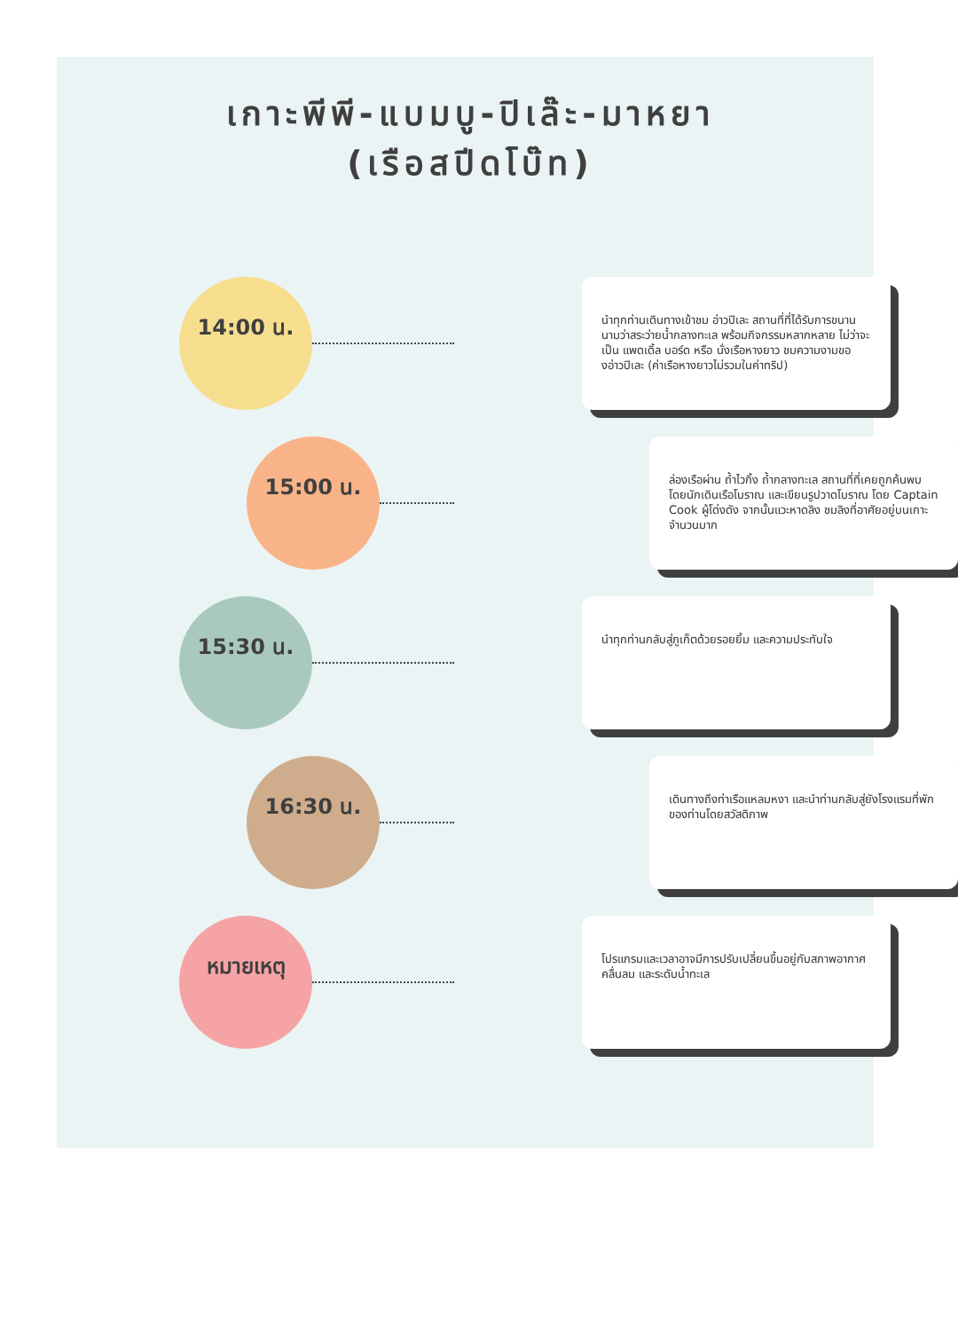เกาะพีพี-แบมบู-ปิเล๊ะ-มาหยา
(เรือสปีดโบ๊ท)
14:00 น.
นำทุกท่านเดินทางเข้าชม อ่าวปิเละ สถานที่ที่ได้รับการขนานนามว่าสระว่ายน้ำกลางทะเล พร้อมกิจกรรมหลากหลาย ไม่ว่าจะเป็น แพดเดิ้ล บอร์ด หรือ นั่งเรือหางยาว ชมความงามของอ่าวปิเละ (ค่าเรือหางยาวไม่รวมในค่าทริป)
15:00 น.
ล่องเรือผ่าน ถ้ำไวกิ้ง ถ้ำกลางทะเล สถานที่ที่เคยถูกค้นพบ โดยนักเดินเรือโบราณ และเขียนรูปวาดโบราณ โดย Captain Cook ผู้โด่งดัง จากนั้นแวะหาดลิง ชมลิงที่อาศัยอยู่บนเกาะจำนวนมาก
15:30 น.
นำทุกท่านกลับสู่ภูเก็ตด้วยรอยยิ้ม และความประทับใจ
16:30 น.
เดินทางถึงท่าเรือแหลมหงา และนำท่านกลับสู่ยังโรงแรมที่พักของท่านโดยสวัสดิภาพ
หมายเหตุ
โปรแกรมและเวลาอาจมีการปรับเปลี่ยนขึ้นอยู่กับสภาพอากาศ คลื่นลม และระดับน้ำทะเล